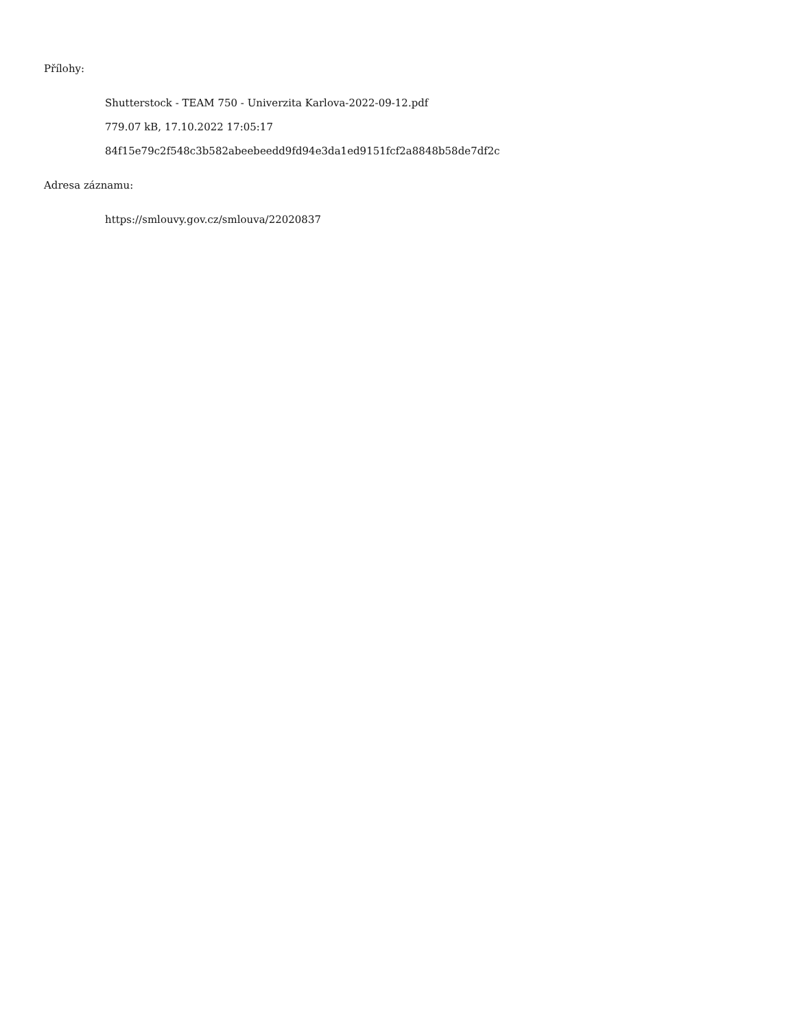Přílohy:
Shutterstock - TEAM 750 - Univerzita Karlova-2022-09-12.pdf
779.07 kB, 17.10.2022 17:05:17
84f15e79c2f548c3b582abeebeedd9fd94e3da1ed9151fcf2a8848b58de7df2c
Adresa záznamu:
https://smlouvy.gov.cz/smlouva/22020837